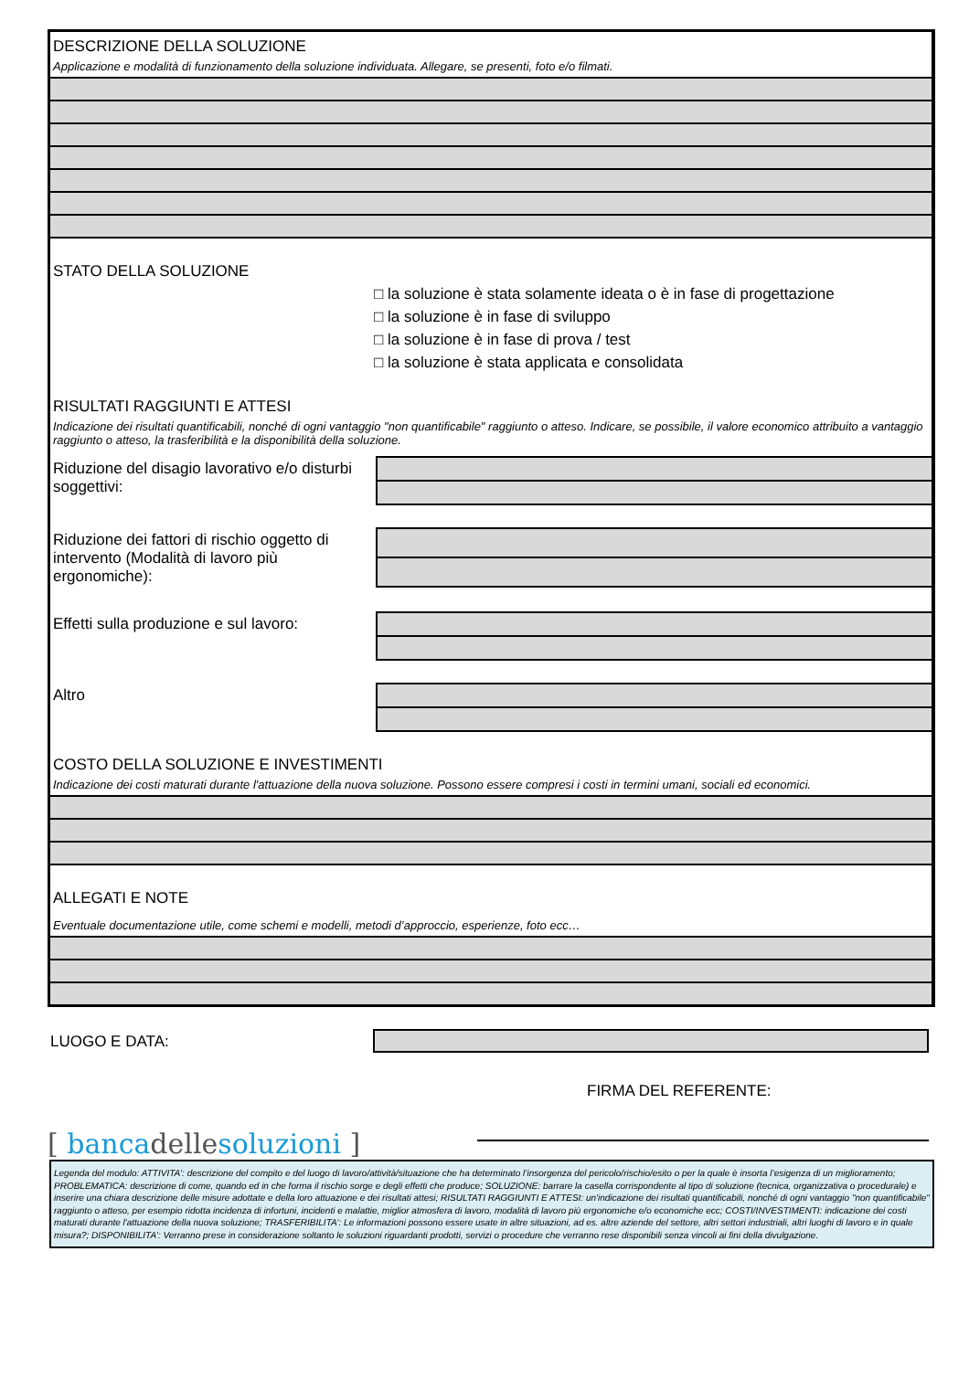DESCRIZIONE DELLA SOLUZIONE
Applicazione e modalità di funzionamento della soluzione individuata. Allegare, se presenti, foto e/o filmati.
STATO DELLA SOLUZIONE
□ la soluzione è stata solamente ideata o è in fase di progettazione
□ la soluzione è in fase di sviluppo
□ la soluzione è in fase di prova / test
□ la soluzione è stata applicata e consolidata
RISULTATI RAGGIUNTI E ATTESI
Indicazione dei risultati quantificabili, nonché di ogni vantaggio "non quantificabile" raggiunto o atteso. Indicare, se possibile, il valore economico attribuito a vantaggio raggiunto o atteso, la trasferibilità e la disponibilità della soluzione.
Riduzione del disagio lavorativo e/o disturbi soggettivi:
Riduzione dei fattori di rischio oggetto di intervento (Modalità di lavoro più ergonomiche):
Effetti sulla produzione e sul lavoro:
Altro
COSTO DELLA SOLUZIONE E INVESTIMENTI
Indicazione dei costi maturati durante l'attuazione della nuova soluzione. Possono essere compresi i costi in termini umani, sociali ed economici.
ALLEGATI E NOTE
Eventuale documentazione utile, come schemi e modelli, metodi d’approccio, esperienze, foto ecc…
LUOGO E DATA:
FIRMA DEL REFERENTE:
[ bancadellesoluzioni ]
Legenda del modulo: ATTIVITA’: descrizione del compito e del luogo di lavoro/attività/situazione che ha determinato l’insorgenza del pericolo/rischio/esito o per la quale è insorta l’esigenza di un miglioramento; PROBLEMATICA: descrizione di come, quando ed in che forma il rischio sorge e degli effetti che produce; SOLUZIONE: barrare la casella corrispondente al tipo di soluzione (tecnica, organizzativa o procedurale) e inserire una chiara descrizione delle misure adottate e della loro attuazione e dei risultati attesi; RISULTATI RAGGIUNTI E ATTESI: un'indicazione dei risultati quantificabili, nonché di ogni vantaggio "non quantificabile" raggiunto o atteso, per esempio ridotta incidenza di infortuni, incidenti e malattie, miglior atmosfera di lavoro, modalità di lavoro più ergonomiche e/o economiche ecc; COSTI/INVESTIMENTI: indicazione dei costi maturati durante l'attuazione della nuova soluzione; TRASFERIBILITA’: Le informazioni possono essere usate in altre situazioni, ad es. altre aziende del settore, altri settori industriali, altri luoghi di lavoro e in quale misura?; DISPONIBILITA’: Verranno prese in considerazione soltanto le soluzioni riguardanti prodotti, servizi o procedure che verranno rese disponibili senza vincoli ai fini della divulgazione.